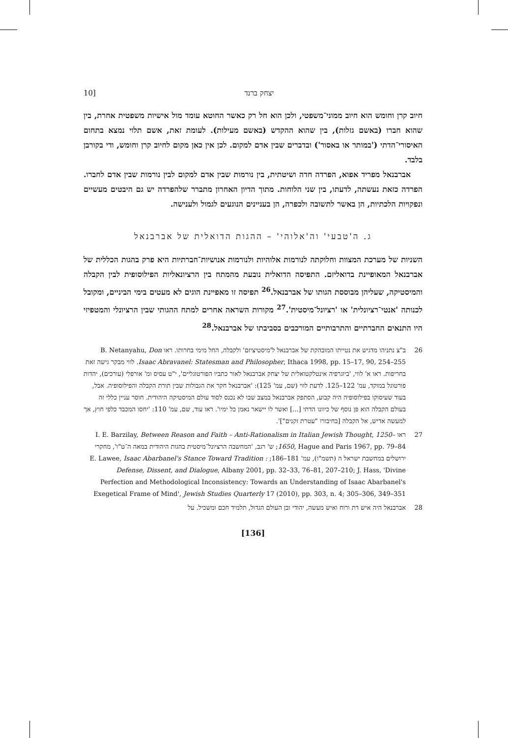10] יצחק ברנד
חיוב קרן וחומש הוא חיוב ממוני־משפטי, ולכן הוא חל רק כאשר החוטא עומד מול אישיות משפטית אחרת, בין שהוא חברו (באשם גזלות), בין שהוא ההקדש (באשם מעילות). לעומת זאת, אשם תלוי נמצא בתחום האיסורי־הדתי ('במותר או באסור') ובדברים שבין אדם למקום. לכן אין כאן מקום לחיוב קרן וחומש, ודי בקורבן בלבד.
אברבנאל מפריד אפוא, הפרדה חדה ושיטתית, בין נורמות שבין אדם למקום לבין נורמות שבין אדם לחברו. הפרדה כזאת נעשתה, לדעתו, בין שני הלוחות. מתוך הדיון האחרון מתברר שלהפרדה יש גם היבטים מעשיים ונפקויות הלכתיות, הן באשר לתשובה ולכפרה, הן בעניינים הנוגעים לגמול ולענישה.
ג. ה'טבעי' וה'אלוהי' – ההגות הדואלית של אברבנאל
השניות של מערכת המצוות וחלוקתה לנורמות אלוהיות ולנורמות אנושיות־חברתיות היא פרק בהגות הכללית של אברבנאל המאופיינת בדואליזם. התפיסה הדואלית נובעת מהמתח בין הרציונאליות הפילוסופית לבין הקבלה והמיסטיקה, שעליהן מבוססת הגותו של אברבנאל.<sup>26</sup> תפיסה זו מאפיינת הוגים לא מעטים בימי הביניים, ומקובל לכנותה 'אנטי־רציונלית' או 'רציונל־מיסטית'.<sup>27</sup> מקורות השראה אחרים למתח ההגותי שבין הרציונלי והמטפיזי היו התנאים החברתיים והתרבותיים המורכבים בסביבתו של אברבנאל.<sup>28</sup>
26 ב"צ נתניהו מדגיש את נטייתו המובהקת של אברבנאל ל'מיסטיציזם' ולקבלה, החל מימי בחרותו. ראו B. Netanyahu, Don Isaac Abravanel: Statesman and Philosopher, Ithaca 1998, pp. 15–17, 90, 254–255. לווי מבקר גישה זאת בחריפות. ראו א' לווי, 'ביוגרפיה אינטלקטואלית של יצחק אברבנאל לאור כתביו הפורטוגליים', י"ט עסיס ומ' אורפלי (עורכים), יהדות פורטוגל במוקד, עמ' 122–125. לדעת לווי (שם, עמ' 125): 'אברבנאל חקר את הגבולות שבין תורת הקבלה והפילוסופיה. אבל, בעוד שעיסוקו בפילוסופיה היה קבוע, הסתפק אברבנאל במצב שבו לא נכנס לסוד עולם המיסטיקה היהודית. חוסר עניין כללי זה בעולם הקבלה הוא פן נוסף של כיוונו הדתי [...] ואשר לו יישאר נאמן כל ימיו'. ראו עוד, שם, עמ' 110: 'יחסו המכבד כלפי חוץ, אך למעשה אדיש, אל הקבלה [בחיבורו "עטרת זקנים"]'.
27 ראו I. E. Barzilay, Between Reason and Faith – Anti-Rationalism in Italian Jewish Thought, 1250–1650, Hague and Paris 1967, pp. 79–84; ש' רגב, 'המחשבה הרציונל־מיסטית בהגות היהודית במאה ה־ט"ו', מחקרי ירושלים במחשבת ישראל ה (תשמ"ו), עמ' 181–186; E. Lawee, Isaac Abarbanel's Stance Toward Tradition : Defense, Dissent, and Dialogue, Albany 2001, pp. 32–33, 76–81, 207–210; J. Hass, 'Divine Perfection and Methodological Inconsistency: Towards an Understanding of Isaac Abarbanel's Exegetical Frame of Mind', Jewish Studies Quarterly 17 (2010), pp. 303, n. 4; 305–306, 349–351
28 אברבנאל היה איש דת ורוח ואיש מעשה, יהודי ובן העולם הגדול, תלמיד חכם ומשכיל. על
[136]